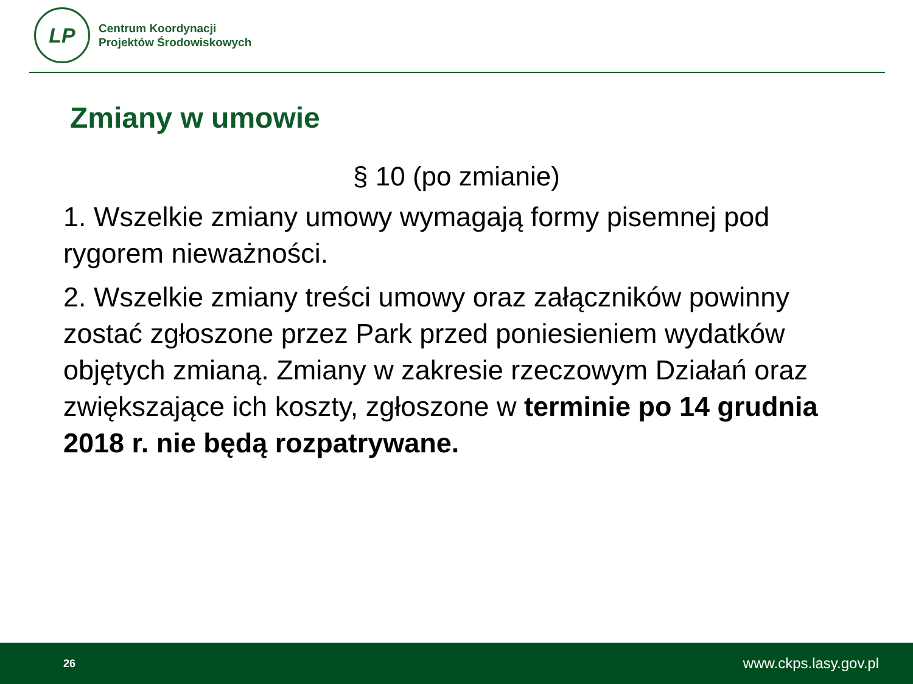LP
Centrum Koordynacji
Projektów Środowiskowych
Zmiany w umowie
§ 10 (po zmianie)
1. Wszelkie zmiany umowy wymagają formy pisemnej pod rygorem nieważności.
2. Wszelkie zmiany treści umowy oraz załączników powinny zostać zgłoszone przez Park przed poniesieniem wydatków objętych zmianą. Zmiany w zakresie rzeczowym Działań oraz zwiększające ich koszty, zgłoszone w terminie po 14 grudnia 2018 r. nie będą rozpatrywane.
26 www.ckps.lasy.gov.pl